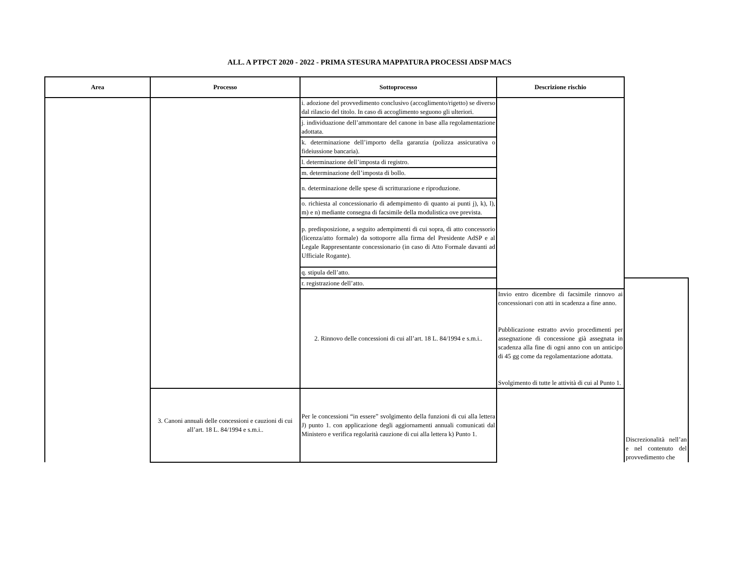ALL. A PTPCT 2020 - 2022 - PRIMA STESURA MAPPATURA PROCESSI ADSP MACS
| Area | Processo | Sottoprocesso | Descrizione rischio | |
| --- | --- | --- | --- | --- |
| | | i. adozione del provvedimento conclusivo (accoglimento/rigetto) se diverso dal rilascio del titolo. In caso di accoglimento seguono gli ulteriori. | | |
| | | j. individuazione dell’ammontare del canone in base alla regolamentazione adottata. | | |
| | | k. determinazione dell’importo della garanzia (polizza assicurativa o fideiussione bancaria). | | |
| | | l. determinazione dell’imposta di registro. | | |
| | | m. determinazione dell’imposta di bollo. | | |
| | | n. determinazione delle spese di scritturazione e riproduzione. | | |
| | | o. richiesta al concessionario di adempimento di quanto ai punti j), k), l), m) e n) mediante consegna di facsimile della modulistica ove prevista. | | |
| | | p. predisposizione, a seguito adempimenti di cui sopra, di atto concessorio (licenza/atto formale) da sottoporre alla firma del Presidente AdSP e al Legale Rappresentante concessionario (in caso di Atto Formale davanti ad Ufficiale Rogante). | | |
| | | q. stipula dell’atto. | | |
| | | r. registrazione dell’atto. | | Discrezionalità nell’an e nel contenuto del provvedimento che |
| | | 2. Rinnovo delle concessioni di cui all’art. 18 L. 84/1994 e s.m.i.. | Invio entro dicembre di facsimile rinnovo ai concessionari con atti in scadenza a fine anno. Pubblicazione estratto avvio procedimenti per assegnazione di concessione già assegnata in scadenza alla fine di ogni anno con un anticipo di 45 gg come da regolamentazione adottata. Svolgimento di tutte le attività di cui al Punto 1. | |
| | 3. Canoni annuali delle concessioni e cauzioni di cui all’art. 18 L. 84/1994 e s.m.i.. | Per le concessioni “in essere” svolgimento della funzioni di cui alla lettera J) punto 1. con applicazione degli aggiornamenti annuali comunicati dal Ministero e verifica regolarità cauzione di cui alla lettera k) Punto 1. | | |